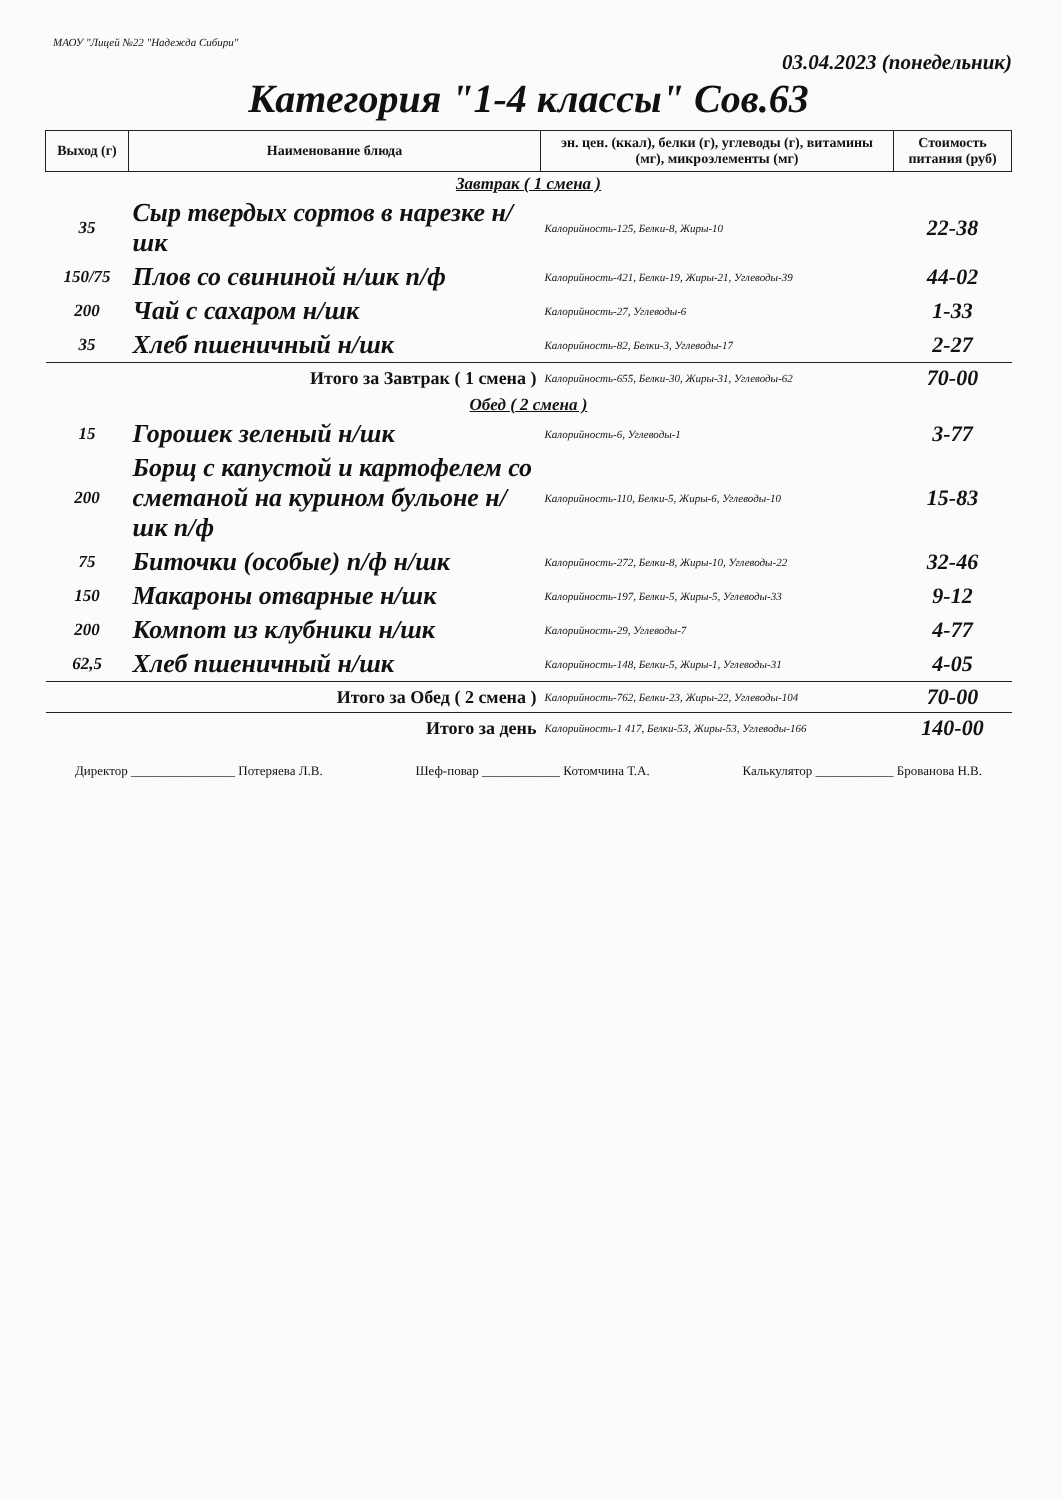МАОУ "Лицей №22 "Надежда Сибири"
03.04.2023 (понедельник)
Категория "1-4 классы" Сов.63
| Выход (г) | Наименование блюда | эн. цен. (ккал), белки (г), углеводы (г), витамины (мг), микроэлементы (мг) | Стоимость питания (руб) |
| --- | --- | --- | --- |
| Завтрак ( 1 смена ) | | | |
| 35 | Сыр твердых сортов в нарезке н/шк | Калорийность-125, Белки-8, Жиры-10 | 22-38 |
| 150/75 | Плов со свининой н/шк п/ф | Калорийность-421, Белки-19, Жиры-21, Углеводы-39 | 44-02 |
| 200 | Чай с сахаром н/шк | Калорийность-27, Углеводы-6 | 1-33 |
| 35 | Хлеб пшеничный н/шк | Калорийность-82, Белки-3, Углеводы-17 | 2-27 |
| Итого за Завтрак ( 1 смена ) | | Калорийность-655, Белки-30, Жиры-31, Углеводы-62 | 70-00 |
| Обед ( 2 смена ) | | | |
| 15 | Горошек зеленый н/шк | Калорийность-6, Углеводы-1 | 3-77 |
| 200 | Борщ с капустой и картофелем со сметаной на курином бульоне н/шк п/ф | Калорийность-110, Белки-5, Жиры-6, Углеводы-10 | 15-83 |
| 75 | Биточки (особые) п/ф н/шк | Калорийность-272, Белки-8, Жиры-10, Углеводы-22 | 32-46 |
| 150 | Макароны отварные н/шк | Калорийность-197, Белки-5, Жиры-5, Углеводы-33 | 9-12 |
| 200 | Компот из клубники н/шк | Калорийность-29, Углеводы-7 | 4-77 |
| 62,5 | Хлеб пшеничный н/шк | Калорийность-148, Белки-5, Жиры-1, Углеводы-31 | 4-05 |
| Итого за Обед ( 2 смена ) | | Калорийность-762, Белки-23, Жиры-22, Углеводы-104 | 70-00 |
| Итого за день | | Калорийность-1 417, Белки-53, Жиры-53, Углеводы-166 | 140-00 |
Директор ________________ Потеряева Л.В. Шеф-повар ____________ Котомчина Т.А. Калькулятор ____________ Брованова Н.В.